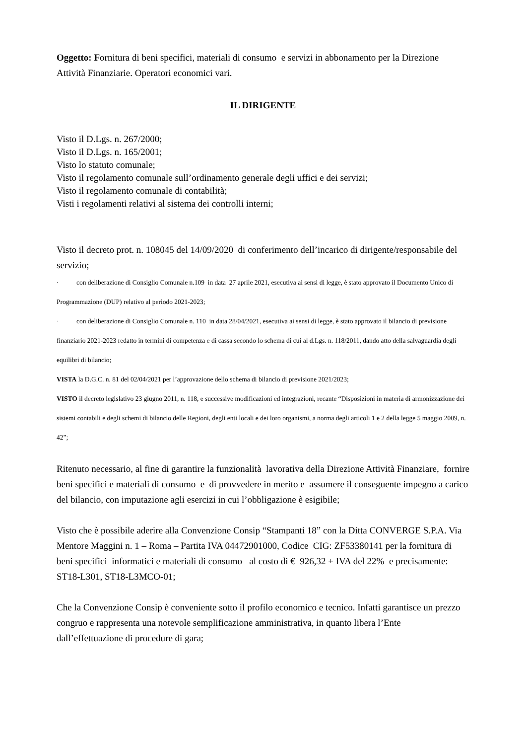Oggetto: Fornitura di beni specifici, materiali di consumo e servizi in abbonamento per la Direzione Attività Finanziarie. Operatori economici vari.
IL DIRIGENTE
Visto il D.Lgs. n. 267/2000;
Visto il D.Lgs. n. 165/2001;
Visto lo statuto comunale;
Visto il regolamento comunale sull’ordinamento generale degli uffici e dei servizi;
Visto il regolamento comunale di contabilità;
Visti i regolamenti relativi al sistema dei controlli interni;
Visto il decreto prot. n. 108045 del 14/09/2020 di conferimento dell’incarico di dirigente/responsabile del servizio;
· con deliberazione di Consiglio Comunale n.109 in data 27 aprile 2021, esecutiva ai sensi di legge, è stato approvato il Documento Unico di Programmazione (DUP) relativo al periodo 2021-2023;
· con deliberazione di Consiglio Comunale n. 110 in data 28/04/2021, esecutiva ai sensi di legge, è stato approvato il bilancio di previsione finanziario 2021-2023 redatto in termini di competenza e di cassa secondo lo schema di cui al d.Lgs. n. 118/2011, dando atto della salvaguardia degli equilibri di bilancio;
VISTA la D.G.C. n. 81 del 02/04/2021 per l’approvazione dello schema di bilancio di previsione 2021/2023;
VISTO il decreto legislativo 23 giugno 2011, n. 118, e successive modificazioni ed integrazioni, recante “Disposizioni in materia di armonizzazione dei sistemi contabili e degli schemi di bilancio delle Regioni, degli enti locali e dei loro organismi, a norma degli articoli 1 e 2 della legge 5 maggio 2009, n. 42”;
Ritenuto necessario, al fine di garantire la funzionalità lavorativa della Direzione Attività Finanziare, fornire beni specifici e materiali di consumo e di provvedere in merito e assumere il conseguente impegno a carico del bilancio, con imputazione agli esercizi in cui l’obbligazione è esigibile;
Visto che è possibile aderire alla Convenzione Consip “Stampanti 18” con la Ditta CONVERGE S.P.A. Via Mentore Maggini n. 1 – Roma – Partita IVA 04472901000, Codice CIG: ZF53380141 per la fornitura di beni specifici informatici e materiali di consumo al costo di € 926,32 + IVA del 22% e precisamente:
ST18-L301, ST18-L3MCO-01;
Che la Convenzione Consip è conveniente sotto il profilo economico e tecnico. Infatti garantisce un prezzo congruo e rappresenta una notevole semplificazione amministrativa, in quanto libera l’Ente dall’effettuazione di procedure di gara;